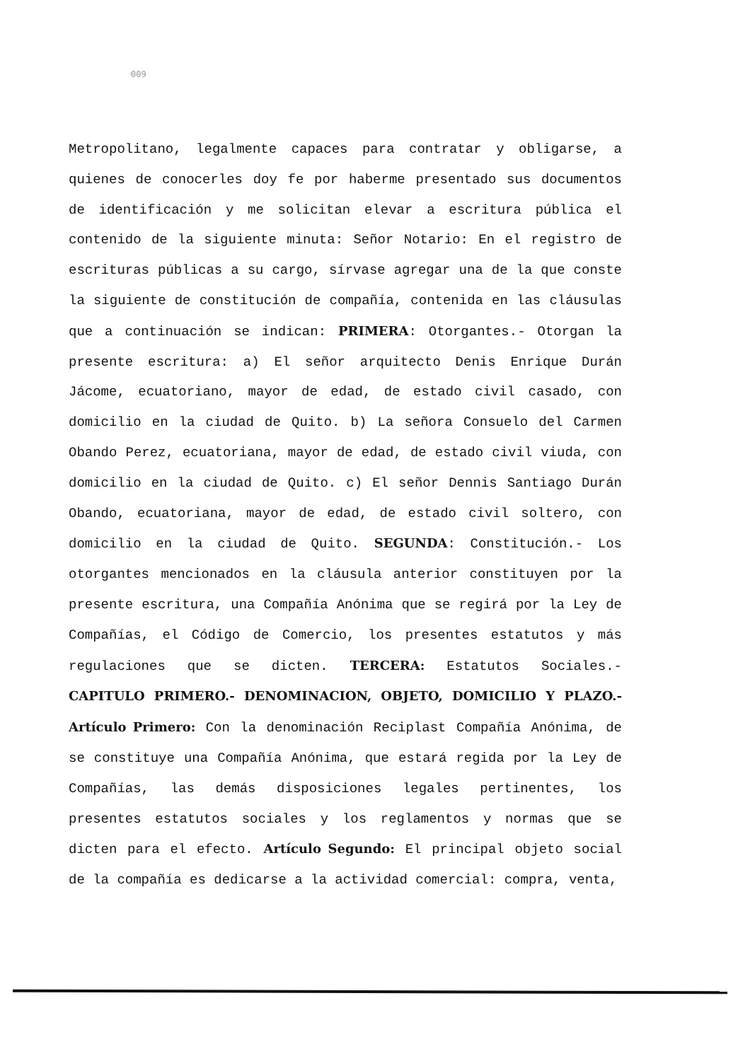ͨ009
Metropolitano, legalmente capaces para contratar y obligarse, a quienes de conocerles doy fe por haberme presentado sus documentos de identificación y me solicitan elevar a escritura pública el contenido de la siguiente minuta: Señor Notario: En el registro de escrituras públicas a su cargo, sírvase agregar una de la que conste la siguiente de constitución de compañía, contenida en las cláusulas que a continuación se indican: PRIMERA: Otorgantes.- Otorgan la presente escritura: a) El señor arquitecto Denis Enrique Durán Jácome, ecuatoriano, mayor de edad, de estado civil casado, con domicilio en la ciudad de Quito. b) La señora Consuelo del Carmen Obando Perez, ecuatoriana, mayor de edad, de estado civil viuda, con domicilio en la ciudad de Quito. c) El señor Dennis Santiago Durán Obando, ecuatoriana, mayor de edad, de estado civil soltero, con domicilio en la ciudad de Quito. SEGUNDA: Constitución.- Los otorgantes mencionados en la cláusula anterior constituyen por la presente escritura, una Compañía Anónima que se regirá por la Ley de Compañías, el Código de Comercio, los presentes estatutos y más regulaciones que se dicten. TERCERA: Estatutos Sociales.- CAPITULO PRIMERO.- DENOMINACION, OBJETO, DOMICILIO Y PLAZO.- Artículo Primero: Con la denominación Reciplast Compañía Anónima, de se constituye una Compañía Anónima, que estará regida por la Ley de Compañías, las demás disposiciones legales pertinentes, los presentes estatutos sociales y los reglamentos y normas que se dicten para el efecto. Artículo Segundo: El principal objeto social de la compañía es dedicarse a la actividad comercial: compra, venta,